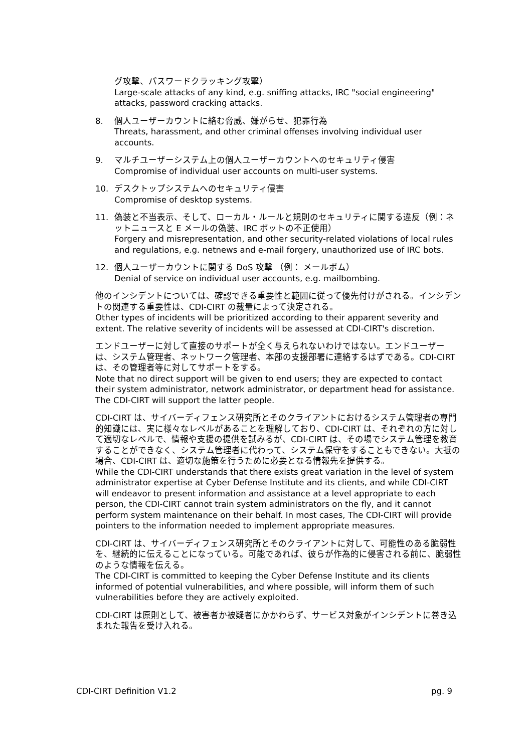グ攻撃、パスワードクラッキング攻撃）
Large-scale attacks of any kind, e.g. sniffing attacks, IRC "social engineering" attacks, password cracking attacks.
8. 個人ユーザーカウントに絡む脅威、嫌がらせ、犯罪行為
Threats, harassment, and other criminal offenses involving individual user accounts.
9. マルチユーザーシステム上の個人ユーザーカウントへのセキュリティ侵害
Compromise of individual user accounts on multi-user systems.
10. デスクトップシステムへのセキュリティ侵害
Compromise of desktop systems.
11. 偽装と不当表示、そして、ローカル・ルールと規則のセキュリティに関する違反（例：ネットニュースと E メールの偽装、IRC ボットの不正使用）
Forgery and misrepresentation, and other security-related violations of local rules and regulations, e.g. netnews and e-mail forgery, unauthorized use of IRC bots.
12. 個人ユーザーカウントに関する DoS 攻撃 （例： メールボム）
Denial of service on individual user accounts, e.g. mailbombing.
他のインシデントについては、確認できる重要性と範囲に従って優先付けがされる。インシデントの関連する重要性は、CDI-CIRT の裁量によって決定される。
Other types of incidents will be prioritized according to their apparent severity and extent. The relative severity of incidents will be assessed at CDI-CIRT's discretion.
エンドユーザーに対して直接のサポートが全く与えられないわけではない。エンドユーザーは、システム管理者、ネットワーク管理者、本部の支援部署に連絡するはずである。CDI-CIRT は、その管理者等に対してサポートをする。
Note that no direct support will be given to end users; they are expected to contact their system administrator, network administrator, or department head for assistance. The CDI-CIRT will support the latter people.
CDI-CIRT は、サイバーディフェンス研究所とそのクライアントにおけるシステム管理者の専門的知識には、実に様々なレベルがあることを理解しており、CDI-CIRT は、それぞれの方に対して適切なレベルで、情報や支援の提供を試みるが、CDI-CIRT は、その場でシステム管理を教育することができなく、システム管理者に代わって、システム保守をすることもできない。大抵の場合、CDI-CIRT は、適切な施策を行うために必要となる情報先を提供する。
While the CDI-CIRT understands that there exists great variation in the level of system administrator expertise at Cyber Defense Institute and its clients, and while CDI-CIRT will endeavor to present information and assistance at a level appropriate to each person, the CDI-CIRT cannot train system administrators on the fly, and it cannot perform system maintenance on their behalf. In most cases, The CDI-CIRT will provide pointers to the information needed to implement appropriate measures.
CDI-CIRT は、サイバーディフェンス研究所とそのクライアントに対して、可能性のある脆弱性を、継続的に伝えることになっている。可能であれば、彼らが作為的に侵害される前に、脆弱性のような情報を伝える。
The CDI-CIRT is committed to keeping the Cyber Defense Institute and its clients informed of potential vulnerabilities, and where possible, will inform them of such vulnerabilities before they are actively exploited.
CDI-CIRT は原則として、被害者か被疑者にかかわらず、サービス対象がインシデントに巻き込まれた報告を受け入れる。
CDI-CIRT Definition V1.2 pg. 9